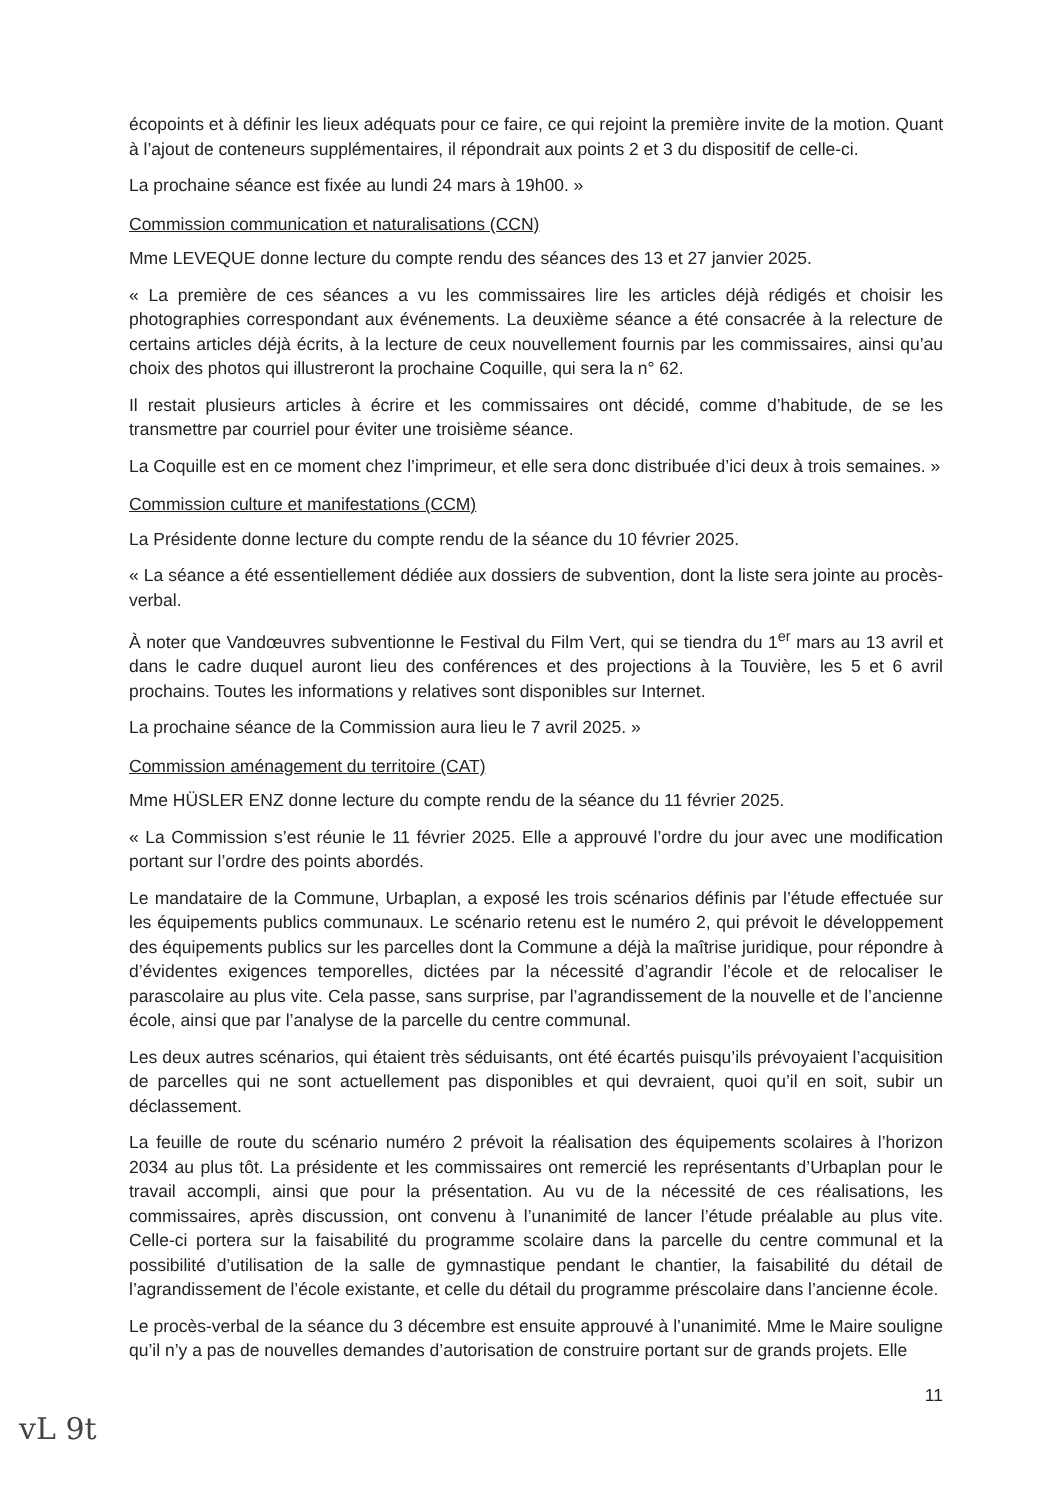écopoints et à définir les lieux adéquats pour ce faire, ce qui rejoint la première invite de la motion. Quant à l’ajout de conteneurs supplémentaires, il répondrait aux points 2 et 3 du dispositif de celle-ci.
La prochaine séance est fixée au lundi 24 mars à 19h00. »
Commission communication et naturalisations (CCN)
Mme LEVEQUE donne lecture du compte rendu des séances des 13 et 27 janvier 2025.
« La première de ces séances a vu les commissaires lire les articles déjà rédigés et choisir les photographies correspondant aux événements. La deuxième séance a été consacrée à la relecture de certains articles déjà écrits, à la lecture de ceux nouvellement fournis par les commissaires, ainsi qu’au choix des photos qui illustreront la prochaine Coquille, qui sera la n° 62.
Il restait plusieurs articles à écrire et les commissaires ont décidé, comme d’habitude, de se les transmettre par courriel pour éviter une troisième séance.
La Coquille est en ce moment chez l’imprimeur, et elle sera donc distribuée d’ici deux à trois semaines. »
Commission culture et manifestations (CCM)
La Présidente donne lecture du compte rendu de la séance du 10 février 2025.
« La séance a été essentiellement dédiée aux dossiers de subvention, dont la liste sera jointe au procès-verbal.
À noter que Vandœuvres subventionne le Festival du Film Vert, qui se tiendra du 1<sup>er</sup> mars au 13 avril et dans le cadre duquel auront lieu des conférences et des projections à la Touvière, les 5 et 6 avril prochains. Toutes les informations y relatives sont disponibles sur Internet.
La prochaine séance de la Commission aura lieu le 7 avril 2025. »
Commission aménagement du territoire (CAT)
Mme HÜSLER ENZ donne lecture du compte rendu de la séance du 11 février 2025.
« La Commission s’est réunie le 11 février 2025. Elle a approuvé l’ordre du jour avec une modification portant sur l’ordre des points abordés.
Le mandataire de la Commune, Urbaplan, a exposé les trois scénarios définis par l’étude effectuée sur les équipements publics communaux. Le scénario retenu est le numéro 2, qui prévoit le développement des équipements publics sur les parcelles dont la Commune a déjà la maîtrise juridique, pour répondre à d’évidentes exigences temporelles, dictées par la nécessité d’agrandir l’école et de relocaliser le parascolaire au plus vite. Cela passe, sans surprise, par l’agrandissement de la nouvelle et de l’ancienne école, ainsi que par l’analyse de la parcelle du centre communal.
Les deux autres scénarios, qui étaient très séduisants, ont été écartés puisqu’ils prévoyaient l’acquisition de parcelles qui ne sont actuellement pas disponibles et qui devraient, quoi qu’il en soit, subir un déclassement.
La feuille de route du scénario numéro 2 prévoit la réalisation des équipements scolaires à l’horizon 2034 au plus tôt. La présidente et les commissaires ont remercié les représentants d’Urbaplan pour le travail accompli, ainsi que pour la présentation. Au vu de la nécessité de ces réalisations, les commissaires, après discussion, ont convenu à l’unanimité de lancer l’étude préalable au plus vite. Celle-ci portera sur la faisabilité du programme scolaire dans la parcelle du centre communal et la possibilité d’utilisation de la salle de gymnastique pendant le chantier, la faisabilité du détail de l’agrandissement de l’école existante, et celle du détail du programme préscolaire dans l’ancienne école.
Le procès-verbal de la séance du 3 décembre est ensuite approuvé à l’unanimité. Mme le Maire souligne qu’il n’y a pas de nouvelles demandes d’autorisation de construire portant sur de grands projets. Elle
11
vL 9t